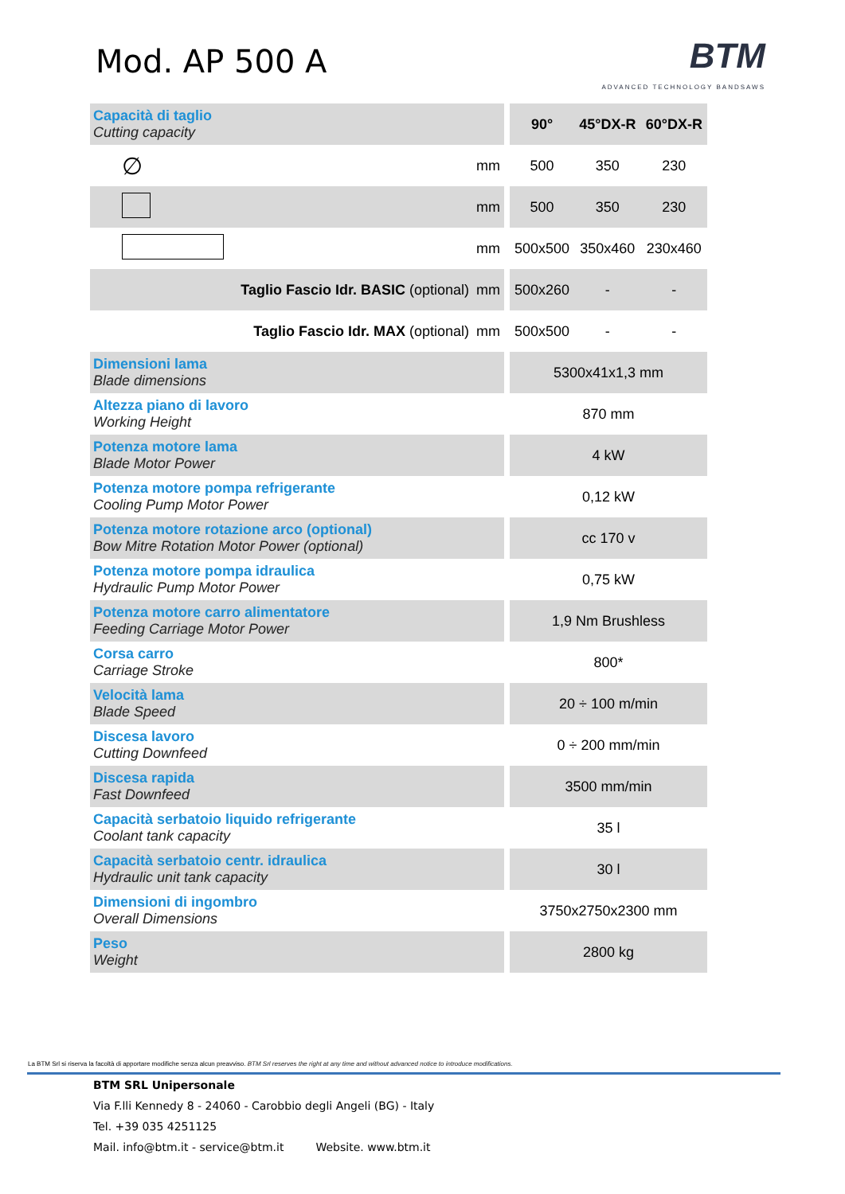Mod. AP 500 A
BTM
ADVANCED TECHNOLOGY BANDSAWS
| Capacità di taglio Cutting capacity | | | 90° | 45°DX-R | 60°DX-R |
| ∅ | mm | | 500 | 350 | 230 |
| | mm | | 500 | 350 | 230 |
| | mm | | 500x500 | 350x460 | 230x460 |
| Taglio Fascio Idr. BASIC (optional) | mm | | 500x260 | - | - |
| Taglio Fascio Idr. MAX (optional) | mm | | 500x500 | - | - |
| Dimensioni lama Blade dimensions | | | 5300x41x1,3 mm | | |
| Altezza piano di lavoro Working Height | | | 870 mm | | |
| Potenza motore lama Blade Motor Power | | | 4 kW | | |
| Potenza motore pompa refrigerante Cooling Pump Motor Power | | | 0,12 kW | | |
| Potenza motore rotazione arco (optional) Bow Mitre Rotation Motor Power (optional) | | | cc 170 v | | |
| Potenza motore pompa idraulica Hydraulic Pump Motor Power | | | 0,75 kW | | |
| Potenza motore carro alimentatore Feeding Carriage Motor Power | | | 1,9 Nm Brushless | | |
| Corsa carro Carriage Stroke | | | 800* | | |
| Velocità lama Blade Speed | | | 20 ÷ 100 m/min | | |
| Discesa lavoro Cutting Downfeed | | | 0 ÷ 200 mm/min | | |
| Discesa rapida Fast Downfeed | | | 3500 mm/min | | |
| Capacità serbatoio liquido refrigerante Coolant tank capacity | | | 35 l | | |
| Capacità serbatoio centr. idraulica Hydraulic unit tank capacity | | | 30 l | | |
| Dimensioni di ingombro Overall Dimensions | | | 3750x2750x2300 mm | | |
| Peso Weight | | | 2800 kg | | |
La BTM Srl si riserva la facoltà di apportare modifiche senza alcun preavviso. BTM Srl reserves the right at any time and without advanced notice to introduce modifications.
BTM SRL Unipersonale
Via F.lli Kennedy 8 - 24060 - Carobbio degli Angeli (BG) - Italy
Tel. +39 035 4251125
Mail. info@btm.it - service@btm.it Website. www.btm.it